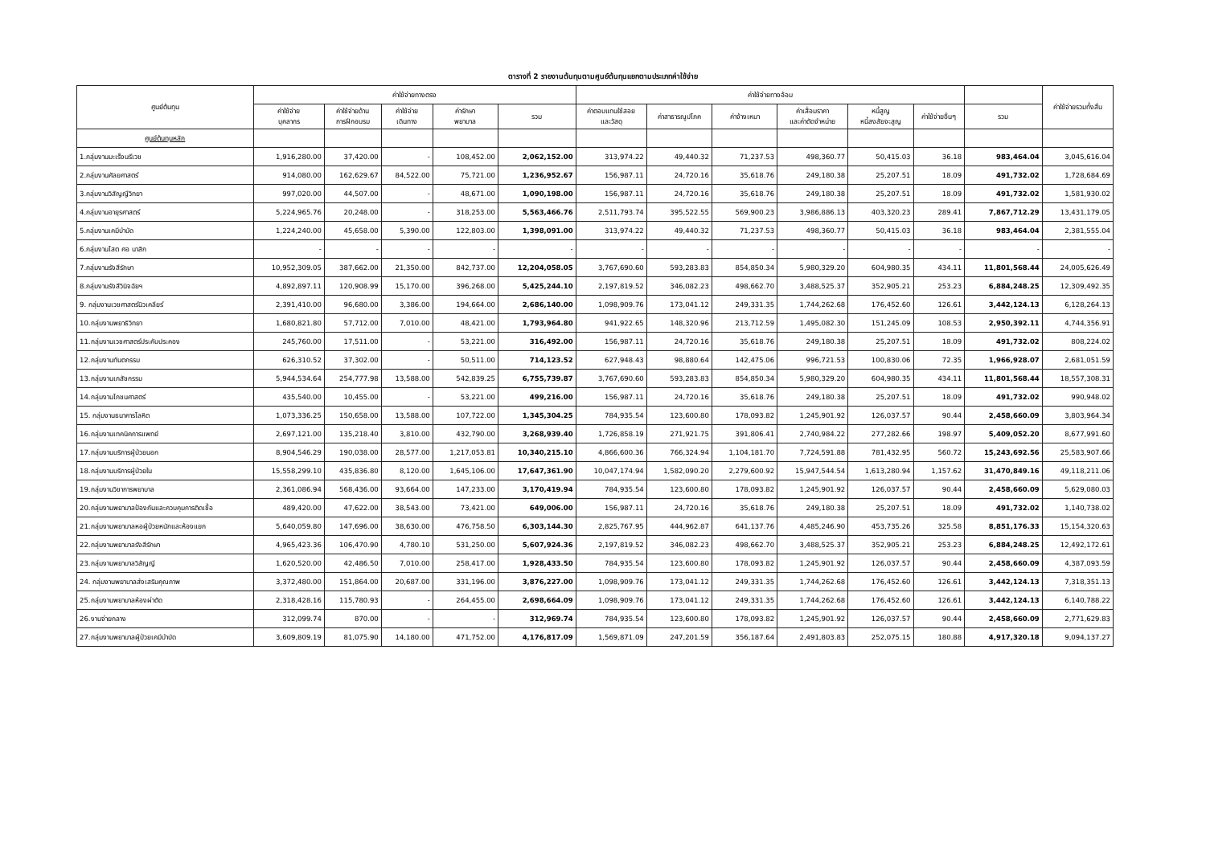ตารางที่ 2 รายงานต้นทุนตามศูนย์ต้นทุนแยกตามประเภทค่าใช้จ่าย
| ศูนย์ต้นทุน | ค่าใช้จ่ายทางตรง | | | | | ค่าใช้จ่ายทางอ้อม | | | | | | | ค่าใช้จ่ายรวมทั้งสิ้น |
| --- | --- | --- | --- | --- | --- | --- | --- | --- | --- | --- | --- | --- | --- |
| | ค่าใช้จ่าย บุคลากร | ค่าใช้จ่ายด้าน การฝึกอบรม | ค่าใช้จ่าย เดินทาง | ค่ารักษา พยาบาล | รวม | ค่าตอบแทนใช้สอย และวัสดุ | ค่าสาธารณูปโภค | ค่าจ้างเหมา | ค่าเสื่อมราคา และค่าตัดจำหน่าย | หนี้สูญ หนี้สงสัยจะสูญ | ค่าใช้จ่ายอื่นๆ | รวม | |
| ศูนย์ต้นทุนหลัก | | | | | | | | | | | | | |
| 1.กลุ่มงานมะเร็งนรีเวช | 1,916,280.00 | 37,420.00 | - | 108,452.00 | 2,062,152.00 | 313,974.22 | 49,440.32 | 71,237.53 | 498,360.77 | 50,415.03 | 36.18 | 983,464.04 | 3,045,616.04 |
| 2.กลุ่มงานศัลยศาสตร์ | 914,080.00 | 162,629.67 | 84,522.00 | 75,721.00 | 1,236,952.67 | 156,987.11 | 24,720.16 | 35,618.76 | 249,180.38 | 25,207.51 | 18.09 | 491,732.02 | 1,728,684.69 |
| 3.กลุ่มงานวิสัญญีวิทยา | 997,020.00 | 44,507.00 | - | 48,671.00 | 1,090,198.00 | 156,987.11 | 24,720.16 | 35,618.76 | 249,180.38 | 25,207.51 | 18.09 | 491,732.02 | 1,581,930.02 |
| 4.กลุ่มงานอายุรศาสตร์ | 5,224,965.76 | 20,248.00 | - | 318,253.00 | 5,563,466.76 | 2,511,793.74 | 395,522.55 | 569,900.23 | 3,986,886.13 | 403,320.23 | 289.41 | 7,867,712.29 | 13,431,179.05 |
| 5.กลุ่มงานเคมีบำบัด | 1,224,240.00 | 45,658.00 | 5,390.00 | 122,803.00 | 1,398,091.00 | 313,974.22 | 49,440.32 | 71,237.53 | 498,360.77 | 50,415.03 | 36.18 | 983,464.04 | 2,381,555.04 |
| 6.กลุ่มงานโสต ศอ นาสิก | - | - | - | - | - | - | - | - | - | - | - | - | - |
| 7.กลุ่มงานรังสีรักษา | 10,952,309.05 | 387,662.00 | 21,350.00 | 842,737.00 | 12,204,058.05 | 3,767,690.60 | 593,283.83 | 854,850.34 | 5,980,329.20 | 604,980.35 | 434.11 | 11,801,568.44 | 24,005,626.49 |
| 8.กลุ่มงานรังสีวินิจฉัยฯ | 4,892,897.11 | 120,908.99 | 15,170.00 | 396,268.00 | 5,425,244.10 | 2,197,819.52 | 346,082.23 | 498,662.70 | 3,488,525.37 | 352,905.21 | 253.23 | 6,884,248.25 | 12,309,492.35 |
| 9. กลุ่มงานเวชศาสตร์นิวเคลียร์ | 2,391,410.00 | 96,680.00 | 3,386.00 | 194,664.00 | 2,686,140.00 | 1,098,909.76 | 173,041.12 | 249,331.35 | 1,744,262.68 | 176,452.60 | 126.61 | 3,442,124.13 | 6,128,264.13 |
| 10.กลุ่มงานพยาธิวิทยา | 1,680,821.80 | 57,712.00 | 7,010.00 | 48,421.00 | 1,793,964.80 | 941,922.65 | 148,320.96 | 213,712.59 | 1,495,082.30 | 151,245.09 | 108.53 | 2,950,392.11 | 4,744,356.91 |
| 11.กลุ่มงานเวชศาสตร์ประคับประคอง | 245,760.00 | 17,511.00 | - | 53,221.00 | 316,492.00 | 156,987.11 | 24,720.16 | 35,618.76 | 249,180.38 | 25,207.51 | 18.09 | 491,732.02 | 808,224.02 |
| 12.กลุ่มงานทันตกรรม | 626,310.52 | 37,302.00 | - | 50,511.00 | 714,123.52 | 627,948.43 | 98,880.64 | 142,475.06 | 996,721.53 | 100,830.06 | 72.35 | 1,966,928.07 | 2,681,051.59 |
| 13.กลุ่มงานเภสัชกรรม | 5,944,534.64 | 254,777.98 | 13,588.00 | 542,839.25 | 6,755,739.87 | 3,767,690.60 | 593,283.83 | 854,850.34 | 5,980,329.20 | 604,980.35 | 434.11 | 11,801,568.44 | 18,557,308.31 |
| 14.กลุ่มงานโภชนศาสตร์ | 435,540.00 | 10,455.00 | - | 53,221.00 | 499,216.00 | 156,987.11 | 24,720.16 | 35,618.76 | 249,180.38 | 25,207.51 | 18.09 | 491,732.02 | 990,948.02 |
| 15. กลุ่มงานธนาคารโลหิต | 1,073,336.25 | 150,658.00 | 13,588.00 | 107,722.00 | 1,345,304.25 | 784,935.54 | 123,600.80 | 178,093.82 | 1,245,901.92 | 126,037.57 | 90.44 | 2,458,660.09 | 3,803,964.34 |
| 16.กลุ่มงานเทคนิคการแพทย์ | 2,697,121.00 | 135,218.40 | 3,810.00 | 432,790.00 | 3,268,939.40 | 1,726,858.19 | 271,921.75 | 391,806.41 | 2,740,984.22 | 277,282.66 | 198.97 | 5,409,052.20 | 8,677,991.60 |
| 17.กลุ่มงานบริการผู้ป่วยนอก | 8,904,546.29 | 190,038.00 | 28,577.00 | 1,217,053.81 | 10,340,215.10 | 4,866,600.36 | 766,324.94 | 1,104,181.70 | 7,724,591.88 | 781,432.95 | 560.72 | 15,243,692.56 | 25,583,907.66 |
| 18.กลุ่มงานบริการผู้ป่วยใน | 15,558,299.10 | 435,836.80 | 8,120.00 | 1,645,106.00 | 17,647,361.90 | 10,047,174.94 | 1,582,090.20 | 2,279,600.92 | 15,947,544.54 | 1,613,280.94 | 1,157.62 | 31,470,849.16 | 49,118,211.06 |
| 19.กลุ่มงานวิชาการพยาบาล | 2,361,086.94 | 568,436.00 | 93,664.00 | 147,233.00 | 3,170,419.94 | 784,935.54 | 123,600.80 | 178,093.82 | 1,245,901.92 | 126,037.57 | 90.44 | 2,458,660.09 | 5,629,080.03 |
| 20.กลุ่มงานพยาบาลป้องกันและควบคุมการติดเชื้อ | 489,420.00 | 47,622.00 | 38,543.00 | 73,421.00 | 649,006.00 | 156,987.11 | 24,720.16 | 35,618.76 | 249,180.38 | 25,207.51 | 18.09 | 491,732.02 | 1,140,738.02 |
| 21.กลุ่มงานพยาบาลหอผู้ป่วยหนักและห้องแยก | 5,640,059.80 | 147,696.00 | 38,630.00 | 476,758.50 | 6,303,144.30 | 2,825,767.95 | 444,962.87 | 641,137.76 | 4,485,246.90 | 453,735.26 | 325.58 | 8,851,176.33 | 15,154,320.63 |
| 22.กลุ่มงานพยาบาลรังสีรักษา | 4,965,423.36 | 106,470.90 | 4,780.10 | 531,250.00 | 5,607,924.36 | 2,197,819.52 | 346,082.23 | 498,662.70 | 3,488,525.37 | 352,905.21 | 253.23 | 6,884,248.25 | 12,492,172.61 |
| 23.กลุ่มงานพยาบาลวิสัญญี | 1,620,520.00 | 42,486.50 | 7,010.00 | 258,417.00 | 1,928,433.50 | 784,935.54 | 123,600.80 | 178,093.82 | 1,245,901.92 | 126,037.57 | 90.44 | 2,458,660.09 | 4,387,093.59 |
| 24. กลุ่มงานพยาบาลส่งเสริมคุณภาพ | 3,372,480.00 | 151,864.00 | 20,687.00 | 331,196.00 | 3,876,227.00 | 1,098,909.76 | 173,041.12 | 249,331.35 | 1,744,262.68 | 176,452.60 | 126.61 | 3,442,124.13 | 7,318,351.13 |
| 25.กลุ่มงานพยาบาลห้องผ่าตัด | 2,318,428.16 | 115,780.93 | - | 264,455.00 | 2,698,664.09 | 1,098,909.76 | 173,041.12 | 249,331.35 | 1,744,262.68 | 176,452.60 | 126.61 | 3,442,124.13 | 6,140,788.22 |
| 26.งานจ่ายกลาง | 312,099.74 | 870.00 | - | - | 312,969.74 | 784,935.54 | 123,600.80 | 178,093.82 | 1,245,901.92 | 126,037.57 | 90.44 | 2,458,660.09 | 2,771,629.83 |
| 27.กลุ่มงานพยาบาลผู้ป่วยเคมีบำบัด | 3,609,809.19 | 81,075.90 | 14,180.00 | 471,752.00 | 4,176,817.09 | 1,569,871.09 | 247,201.59 | 356,187.64 | 2,491,803.83 | 252,075.15 | 180.88 | 4,917,320.18 | 9,094,137.27 |